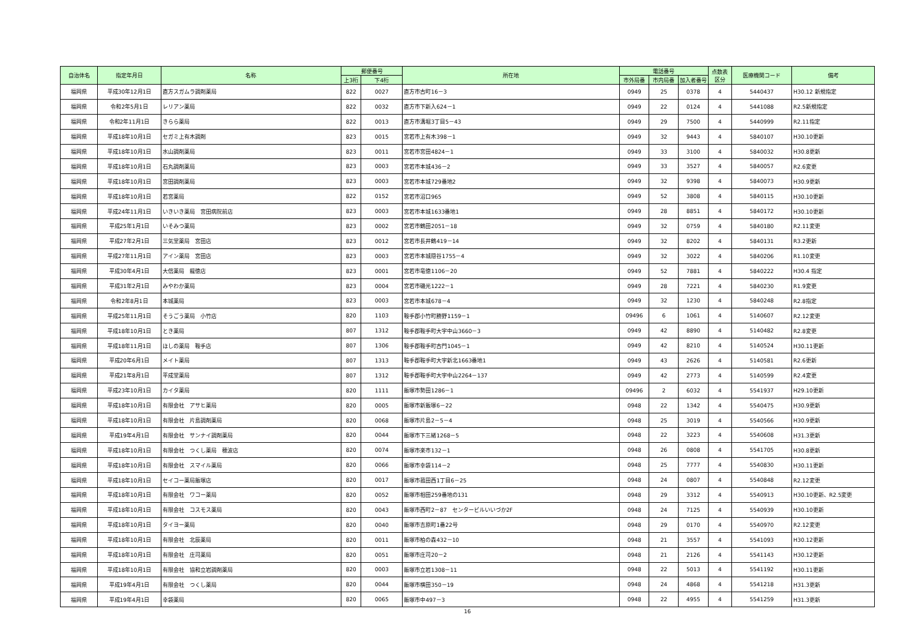| 自治体名 | 指定年月日 | 名称 | 郵便番号 | | 所在地 | 電話番号 | | | 点数表 区分 | 医療機関コード | 備考 |
| --- | --- | --- | --- | --- | --- | --- | --- | --- | --- | --- | --- |
| | | | 上3桁 | 下4桁 | | 市外局番 | 市内局番 | 加入者番号 | | | |
| 福岡県 | 平成30年12月1日 | 直方スガムラ調剤薬局 | 822 | 0027 | 直方市古町16－3 | 0949 | 25 | 0378 | 4 | 5440437 | H30.12 新規指定 |
| 福岡県 | 令和2年5月1日 | レリアン薬局 | 822 | 0032 | 直方市下新入624－1 | 0949 | 22 | 0124 | 4 | 5441088 | R2.5新規指定 |
| 福岡県 | 令和2年11月1日 | きらら薬局 | 822 | 0013 | 直方市溝堀3丁目5－43 | 0949 | 29 | 7500 | 4 | 5440999 | R2.11指定 |
| 福岡県 | 平成18年10月1日 | セガミ上有木調剤 | 823 | 0015 | 宮若市上有木398－1 | 0949 | 32 | 9443 | 4 | 5840107 | H30.10更新 |
| 福岡県 | 平成18年10月1日 | 水山調剤薬局 | 823 | 0011 | 宮若市宮田4824－1 | 0949 | 33 | 3100 | 4 | 5840032 | H30.8更新 |
| 福岡県 | 平成18年10月1日 | 石丸調剤薬局 | 823 | 0003 | 宮若市本城436－2 | 0949 | 33 | 3527 | 4 | 5840057 | R2.6変更 |
| 福岡県 | 平成18年10月1日 | 宮田調剤薬局 | 823 | 0003 | 宮若市本城729番地2 | 0949 | 32 | 9398 | 4 | 5840073 | H30.9更新 |
| 福岡県 | 平成18年10月1日 | 若宮薬局 | 822 | 0152 | 宮若市沼口965 | 0949 | 52 | 3808 | 4 | 5840115 | H30.10更新 |
| 福岡県 | 平成24年11月1日 | いきいき薬局 宮田病院前店 | 823 | 0003 | 宮若市本城1633番地1 | 0949 | 28 | 8851 | 4 | 5840172 | H30.10更新 |
| 福岡県 | 平成25年1月1日 | いそみつ薬局 | 823 | 0002 | 宮若市鶴田2051－18 | 0949 | 32 | 0759 | 4 | 5840180 | R2.11変更 |
| 福岡県 | 平成27年2月1日 | 三気堂薬局 宮田店 | 823 | 0012 | 宮若市長井鶴419－14 | 0949 | 32 | 8202 | 4 | 5840131 | R3.2更新 |
| 福岡県 | 平成27年11月1日 | アイン薬局 宮田店 | 823 | 0003 | 宮若市本城隠谷1755－4 | 0949 | 32 | 3022 | 4 | 5840206 | R1.10変更 |
| 福岡県 | 平成30年4月1日 | 大信薬局 龍徳店 | 823 | 0001 | 宮若市竜徳1106－20 | 0949 | 52 | 7881 | 4 | 5840222 | H30.4 指定 |
| 福岡県 | 平成31年2月1日 | みやわか薬局 | 823 | 0004 | 宮若市磯光1222－1 | 0949 | 28 | 7221 | 4 | 5840230 | R1.9変更 |
| 福岡県 | 令和2年8月1日 | 本城薬局 | 823 | 0003 | 宮若市本城678－4 | 0949 | 32 | 1230 | 4 | 5840248 | R2.8指定 |
| 福岡県 | 平成25年11月1日 | そうごう薬局 小竹店 | 820 | 1103 | 鞍手郡小竹町勝野1159－1 | 09496 | 6 | 1061 | 4 | 5140607 | R2.12変更 |
| 福岡県 | 平成18年10月1日 | とき薬局 | 807 | 1312 | 鞍手郡鞍手町大字中山3660－3 | 0949 | 42 | 8890 | 4 | 5140482 | R2.8変更 |
| 福岡県 | 平成18年11月1日 | ほしの薬局 鞍手店 | 807 | 1306 | 鞍手郡鞍手町古門1045－1 | 0949 | 42 | 8210 | 4 | 5140524 | H30.11更新 |
| 福岡県 | 平成20年6月1日 | メイト薬局 | 807 | 1313 | 鞍手郡鞍手町大字新北1663番地1 | 0949 | 43 | 2626 | 4 | 5140581 | R2.6更新 |
| 福岡県 | 平成21年8月1日 | 平成堂薬局 | 807 | 1312 | 鞍手郡鞍手町大字中山2264－137 | 0949 | 42 | 2773 | 4 | 5140599 | R2.4変更 |
| 福岡県 | 平成23年10月1日 | カイタ薬局 | 820 | 1111 | 飯塚市勢田1286－1 | 09496 | 2 | 6032 | 4 | 5541937 | H29.10更新 |
| 福岡県 | 平成18年10月1日 | 有限会社 アサヒ薬局 | 820 | 0005 | 飯塚市新飯塚6－22 | 0948 | 22 | 1342 | 4 | 5540475 | H30.9更新 |
| 福岡県 | 平成18年10月1日 | 有限会社 片島調剤薬局 | 820 | 0068 | 飯塚市片島2－5－4 | 0948 | 25 | 3019 | 4 | 5540566 | H30.9更新 |
| 福岡県 | 平成19年4月1日 | 有限会社 サンナイ調剤薬局 | 820 | 0044 | 飯塚市下三緒1268－5 | 0948 | 22 | 3223 | 4 | 5540608 | H31.3更新 |
| 福岡県 | 平成18年10月1日 | 有限会社 つくし薬局 穂波店 | 820 | 0074 | 飯塚市楽市132－1 | 0948 | 26 | 0808 | 4 | 5541705 | H30.8更新 |
| 福岡県 | 平成18年10月1日 | 有限会社 スマイル薬局 | 820 | 0066 | 飯塚市幸袋114－2 | 0948 | 25 | 7777 | 4 | 5540830 | H30.11更新 |
| 福岡県 | 平成18年10月1日 | セイコー薬局飯塚店 | 820 | 0017 | 飯塚市菰田西1丁目6－25 | 0948 | 24 | 0807 | 4 | 5540848 | R2.12変更 |
| 福岡県 | 平成18年10月1日 | 有限会社 ワコー薬局 | 820 | 0052 | 飯塚市相田259番地の131 | 0948 | 29 | 3312 | 4 | 5540913 | H30.10更新、R2.5変更 |
| 福岡県 | 平成18年10月1日 | 有限会社 コスモス薬局 | 820 | 0043 | 飯塚市西町2－87 センタービルいいづか2F | 0948 | 24 | 7125 | 4 | 5540939 | H30.10更新 |
| 福岡県 | 平成18年10月1日 | タイヨー薬局 | 820 | 0040 | 飯塚市吉原町1番22号 | 0948 | 29 | 0170 | 4 | 5540970 | R2.12変更 |
| 福岡県 | 平成18年10月1日 | 有限会社 北辰薬局 | 820 | 0011 | 飯塚市柏の森432－10 | 0948 | 21 | 3557 | 4 | 5541093 | H30.12更新 |
| 福岡県 | 平成18年10月1日 | 有限会社 庄司薬局 | 820 | 0051 | 飯塚市庄司20－2 | 0948 | 21 | 2126 | 4 | 5541143 | H30.12更新 |
| 福岡県 | 平成18年10月1日 | 有限会社 協和立岩調剤薬局 | 820 | 0003 | 飯塚市立岩1308－11 | 0948 | 22 | 5013 | 4 | 5541192 | H30.11更新 |
| 福岡県 | 平成19年4月1日 | 有限会社 つくし薬局 | 820 | 0044 | 飯塚市横田350－19 | 0948 | 24 | 4868 | 4 | 5541218 | H31.3更新 |
| 福岡県 | 平成19年4月1日 | 幸袋薬局 | 820 | 0065 | 飯塚市中497－3 | 0948 | 22 | 4955 | 4 | 5541259 | H31.3更新 |
16